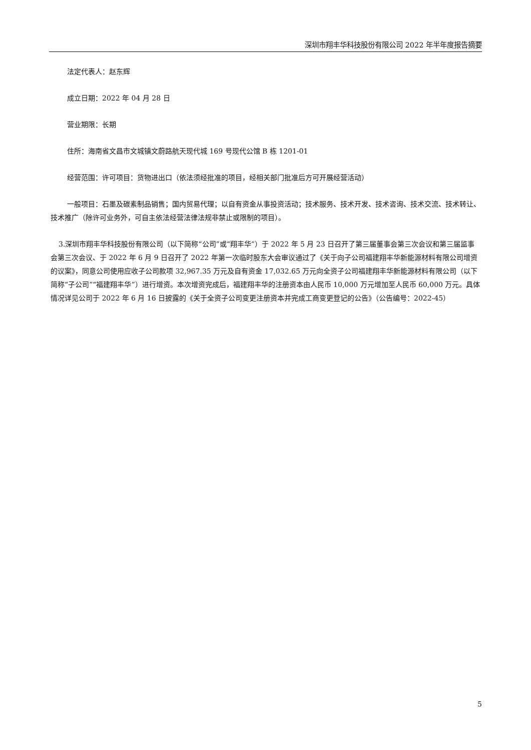深圳市翔丰华科技股份有限公司 2022 年半年度报告摘要
法定代表人：赵东辉
成立日期：2022 年 04 月 28 日
营业期限：长期
住所：海南省文昌市文城镇文蔚路航天现代城 169 号现代公馆 B 栋 1201-01
经营范围：许可项目：货物进出口（依法须经批准的项目，经相关部门批准后方可开展经营活动）
一般项目：石墨及碳素制品销售；国内贸易代理；以自有资金从事投资活动；技术服务、技术开发、技术咨询、技术交流、技术转让、技术推广（除许可业务外，可自主依法经营法律法规非禁止或限制的项目）。
3.深圳市翔丰华科技股份有限公司（以下简称“公司”或“翔丰华”）于 2022 年 5 月 23 日召开了第三届董事会第三次会议和第三届监事会第三次会议、于 2022 年 6 月 9 日召开了 2022 年第一次临时股东大会审议通过了《关于向子公司福建翔丰华新能源材料有限公司增资的议案》，同意公司使用应收子公司款项 32,967.35 万元及自有资金 17,032.65 万元向全资子公司福建翔丰华新能源材料有限公司（以下简称“子公司”“福建翔丰华”）进行增资。本次增资完成后，福建翔丰华的注册资本由人民币 10,000 万元增加至人民币 60,000 万元。具体情况详见公司于 2022 年 6 月 16 日披露的《关于全资子公司变更注册资本并完成工商变更登记的公告》（公告编号：2022-45）
5